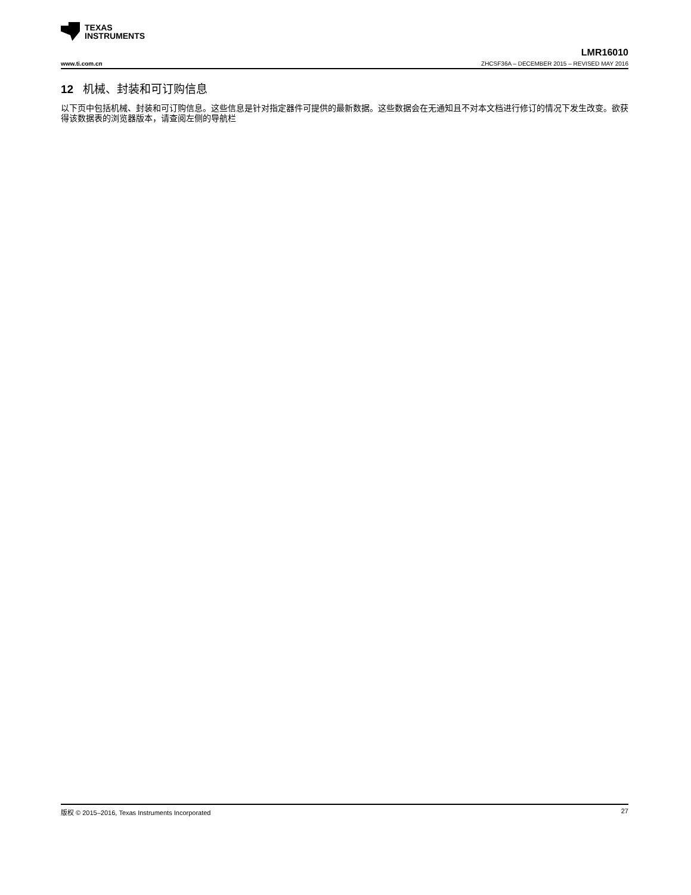TEXAS
INSTRUMENTS
LMR16010
www.ti.com.cn ZHCSF36A – DECEMBER 2015 – REVISED MAY 2016
12 机械、封装和可订购信息
以下页中包括机械、封装和可订购信息。这些信息是针对指定器件可提供的最新数据。这些数据会在无通知且不对本文档进行修订的情况下发生改变。欲获得该数据表的浏览器版本，请查阅左侧的导航栏
版权 © 2015–2016, Texas Instruments Incorporated 27